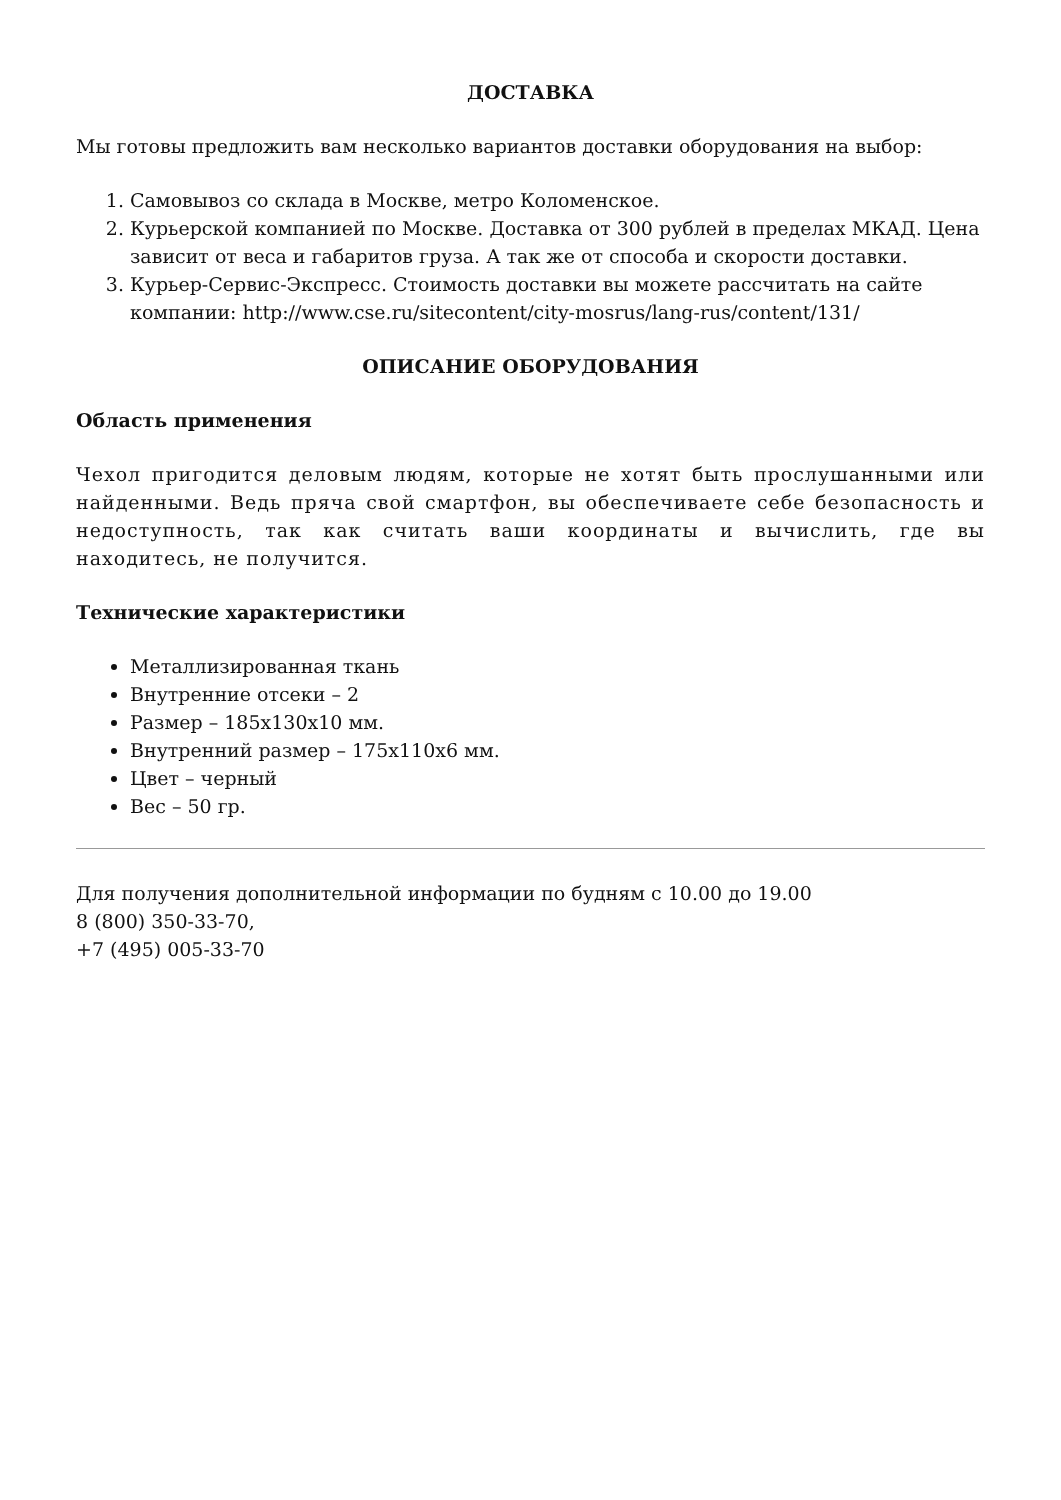ДОСТАВКА
Мы готовы предложить вам несколько вариантов доставки оборудования на выбор:
1. Самовывоз со склада в Москве, метро Коломенское.
2. Курьерской компанией по Москве. Доставка от 300 рублей в пределах МКАД. Цена зависит от веса и габаритов груза. А так же от способа и скорости доставки.
3. Курьер-Сервис-Экспресс. Стоимость доставки вы можете рассчитать на сайте компании: http://www.cse.ru/sitecontent/city-mosrus/lang-rus/content/131/
ОПИСАНИЕ ОБОРУДОВАНИЯ
Область применения
Чехол пригодится деловым людям, которые не хотят быть прослушанными или найденными. Ведь пряча свой смартфон, вы обеспечиваете себе безопасность и недоступность, так как считать ваши координаты и вычислить, где вы находитесь, не получится.
Технические характеристики
Металлизированная ткань
Внутренние отсеки – 2
Размер – 185x130x10 мм.
Внутренний размер – 175x110x6 мм.
Цвет – черный
Вес – 50 гр.
Для получения дополнительной информации по будням с 10.00 до 19.00
8 (800) 350-33-70,
+7 (495) 005-33-70